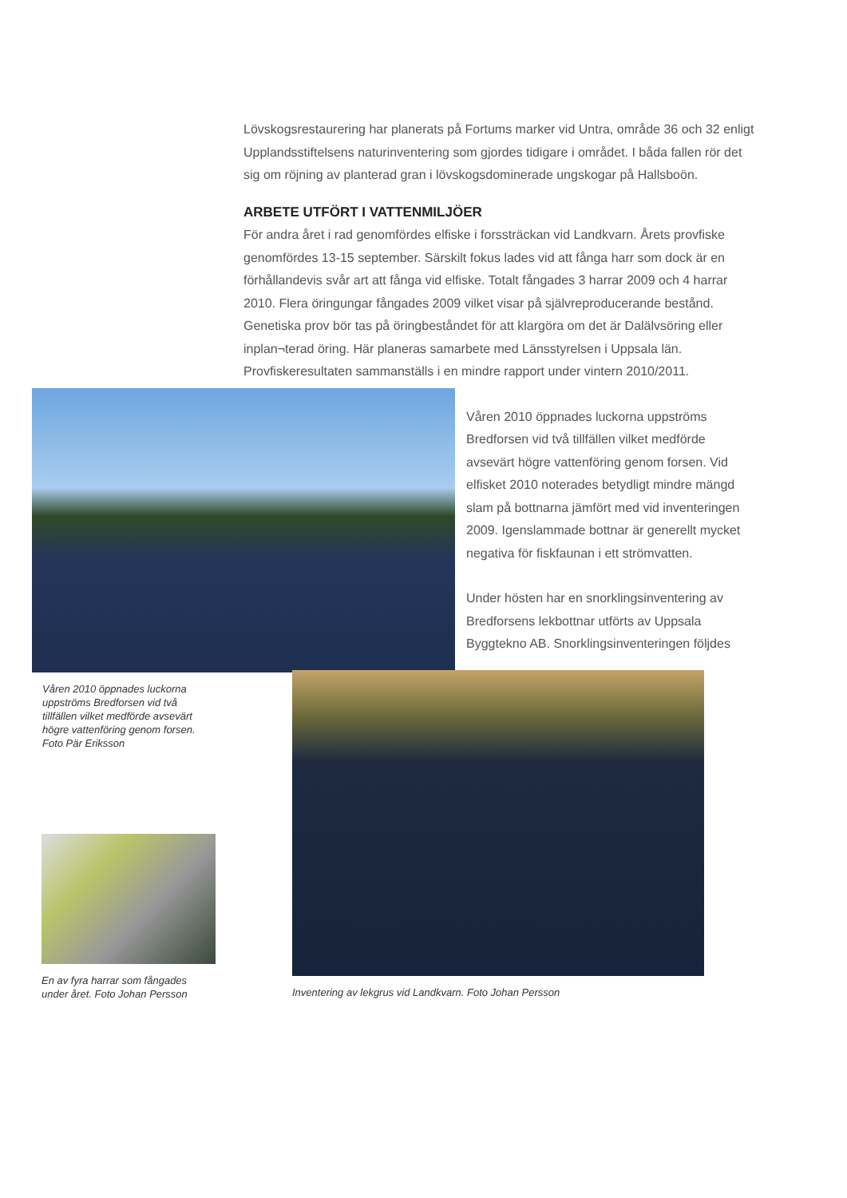Lövskogsrestaurering har planerats på Fortums marker vid Untra, område 36 och 32 enligt Upplandsstiftelsens naturinventering som gjordes tidigare i området. I båda fallen rör det sig om röjning av planterad gran i lövskogsdominerade ungskogar på Hallsboön.
ARBETE UTFÖRT I VATTENMILJÖER
För andra året i rad genomfördes elfiske i forssträckan vid Landkvarn. Årets provfiske genomfördes 13-15 september. Särskilt fokus lades vid att fånga harr som dock är en förhållandevis svår art att fånga vid elfiske. Totalt fångades 3 harrar 2009 och 4 harrar 2010. Flera öringungar fångades 2009 vilket visar på självreproducerande bestånd. Genetiska prov bör tas på öringbeståndet för att klargöra om det är Dalälvsöring eller inplan¬terad öring. Här planeras samarbete med Länsstyrelsen i Uppsala län. Provfiskeresultaten sammanställs i en mindre rapport under vintern 2010/2011.
Våren 2010 öppnades luckorna uppströms Bredforsen vid två tillfällen vilket medförde avsevärt högre vattenföring genom forsen. Foto Pär Eriksson
Våren 2010 öppnades luckorna uppströms Bredforsen vid två tillfällen vilket medförde avsevärt högre vattenföring genom forsen. Vid elfisket 2010 noterades betydligt mindre mängd slam på bottnarna jämfört med vid inventeringen 2009. Igenslammade bottnar är generellt mycket negativa för fiskfaunan i ett strömvatten.
Under hösten har en snorklingsinventering av Bredforsens lekbottnar utförts av Uppsala Byggtekno AB. Snorklingsinventeringen följdes
En av fyra harrar som fångades under året. Foto Johan Persson
Inventering av lekgrus vid Landkvarn. Foto Johan Persson